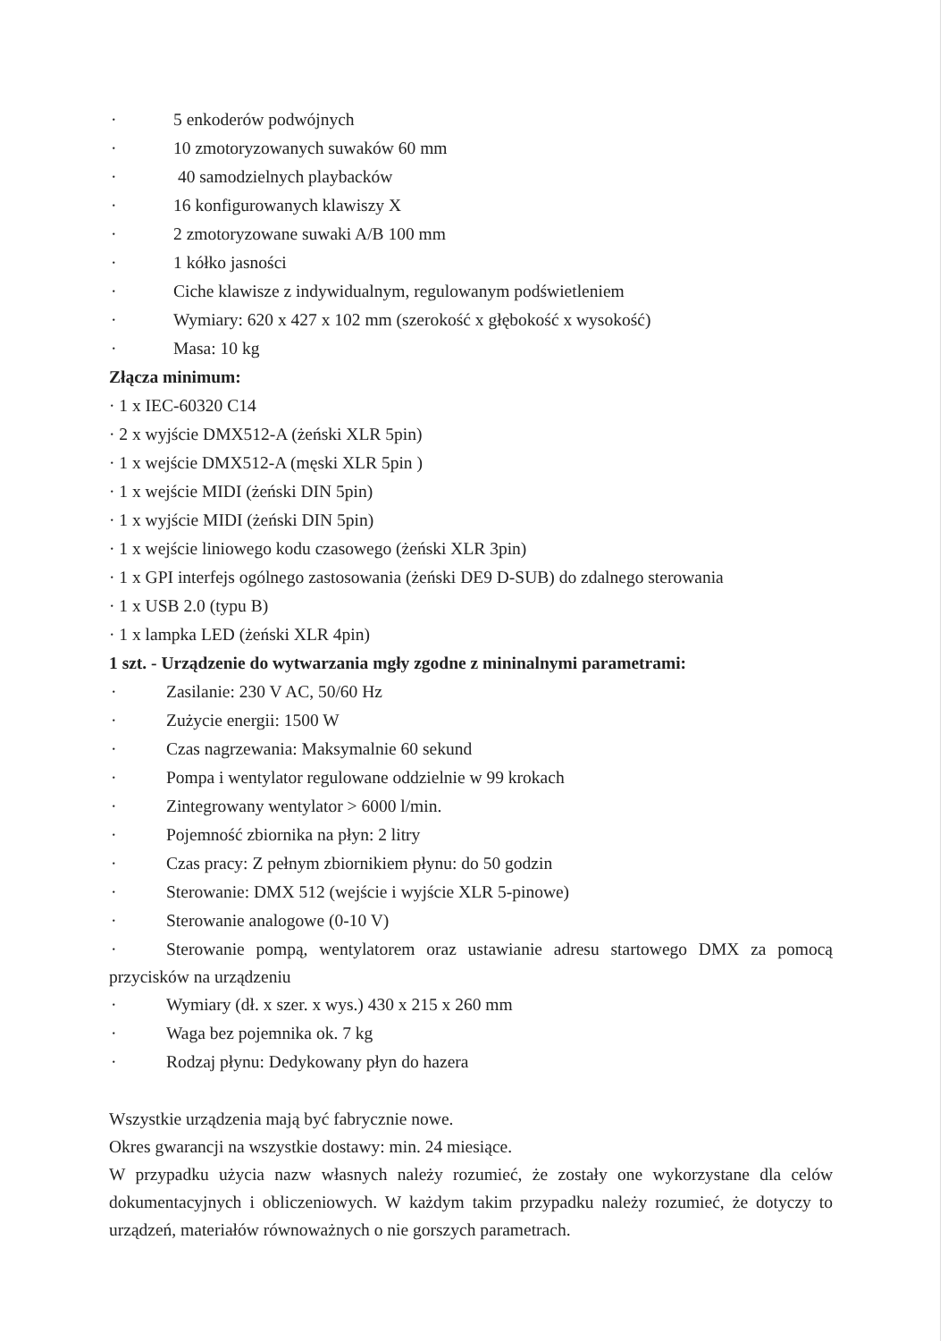· 5 enkoderów podwójnych
· 10 zmotoryzowanych suwaków 60 mm
· 40 samodzielnych playbacków
· 16 konfigurowanych klawiszy X
· 2 zmotoryzowane suwaki A/B 100 mm
· 1 kółko jasności
· Ciche klawisze z indywidualnym, regulowanym podświetleniem
· Wymiary: 620 x 427 x 102 mm (szerokość x głębokość x wysokość)
· Masa: 10 kg
Złącza minimum:
· 1 x IEC-60320 C14
· 2 x wyjście DMX512-A (żeński XLR 5pin)
· 1 x wejście DMX512-A (męski XLR 5pin )
· 1 x wejście MIDI (żeński DIN 5pin)
· 1 x wyjście MIDI (żeński DIN 5pin)
· 1 x wejście liniowego kodu czasowego (żeński XLR 3pin)
· 1 x GPI interfejs ogólnego zastosowania (żeński DE9 D-SUB) do zdalnego sterowania
· 1 x USB 2.0 (typu B)
· 1 x lampka LED (żeński XLR 4pin)
1 szt. - Urządzenie do wytwarzania mgły zgodne z mininalnymi parametrami:
· Zasilanie: 230 V AC, 50/60 Hz
· Zużycie energii: 1500 W
· Czas nagrzewania: Maksymalnie 60 sekund
· Pompa i wentylator regulowane oddzielnie w 99 krokach
· Zintegrowany wentylator > 6000 l/min.
· Pojemność zbiornika na płyn: 2 litry
· Czas pracy: Z pełnym zbiornikiem płynu: do 50 godzin
· Sterowanie: DMX 512 (wejście i wyjście XLR 5-pinowe)
· Sterowanie analogowe (0-10 V)
· Sterowanie pompą, wentylatorem oraz ustawianie adresu startowego DMX za pomocą przycisków na urządzeniu
· Wymiary (dł. x szer. x wys.) 430 x 215 x 260 mm
· Waga bez pojemnika ok. 7 kg
· Rodzaj płynu: Dedykowany płyn do hazera
Wszystkie urządzenia mają być fabrycznie nowe.
Okres gwarancji na wszystkie dostawy: min. 24 miesiące.
W przypadku użycia nazw własnych należy rozumieć, że zostały one wykorzystane dla celów dokumentacyjnych i obliczeniowych. W każdym takim przypadku należy rozumieć, że dotyczy to urządzeń, materiałów równoważnych o nie gorszych parametrach.